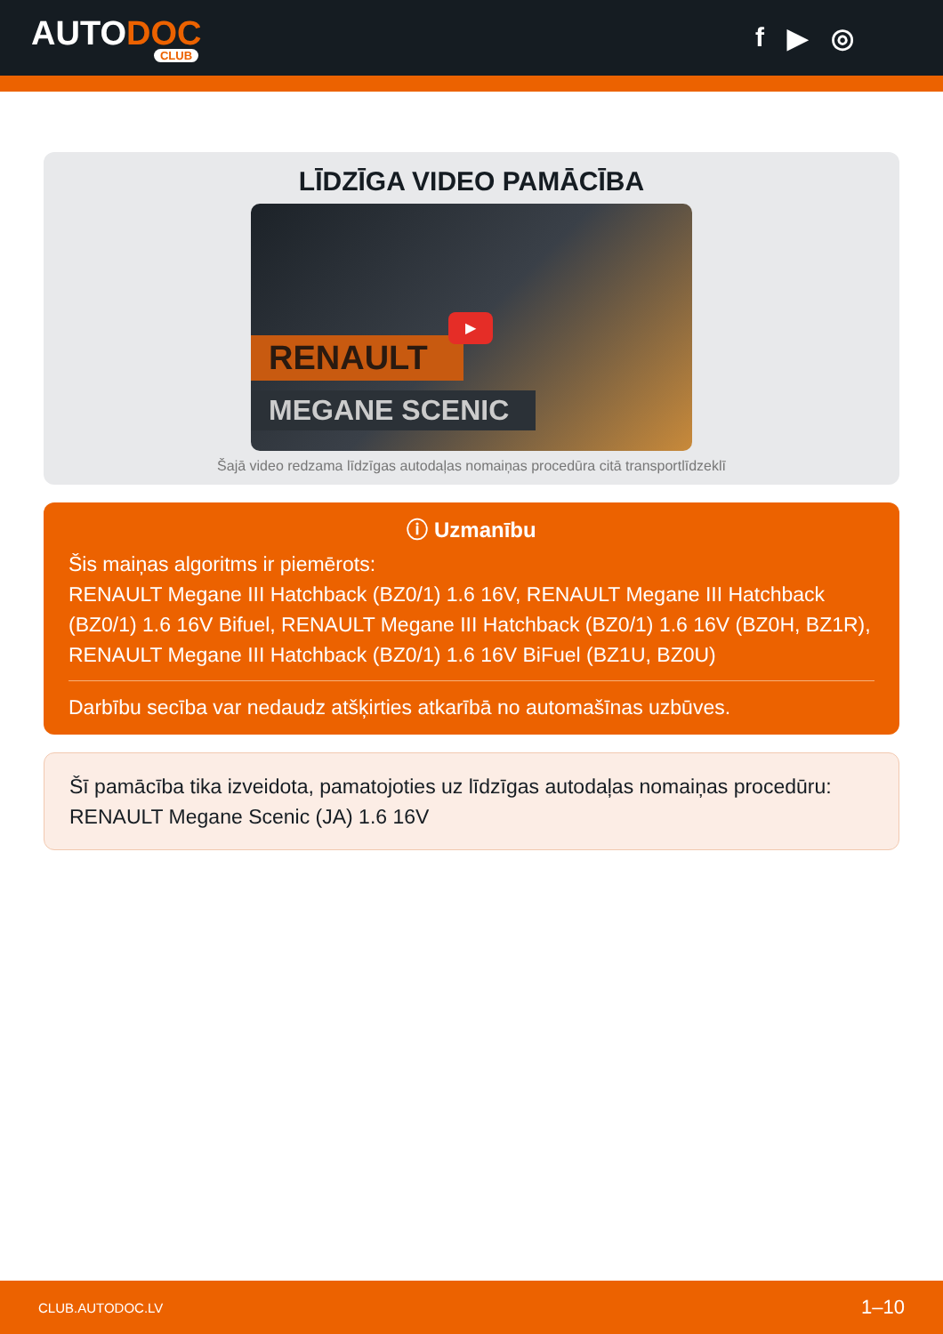AUTODOC
CLUB
f ▶ ◎
LĪDZĪGA VIDEO PAMĀCĪBA
RENAULT
MEGANE SCENIC
▶
Šajā video redzama līdzīgas autodaļas nomaiņas procedūra citā transportlīdzeklī
ⓘ Uzmanību
Šis maiņas algoritms ir piemērots:
RENAULT Megane III Hatchback (BZ0/1) 1.6 16V, RENAULT Megane III Hatchback (BZ0/1) 1.6 16V Bifuel, RENAULT Megane III Hatchback (BZ0/1) 1.6 16V (BZ0H, BZ1R), RENAULT Megane III Hatchback (BZ0/1) 1.6 16V BiFuel (BZ1U, BZ0U)
Darbību secība var nedaudz atšķirties atkarībā no automašīnas uzbūves.
Šī pamācība tika izveidota, pamatojoties uz līdzīgas autodaļas nomaiņas procedūru: RENAULT Megane Scenic (JA) 1.6 16V
CLUB.AUTODOC.LV 1–10